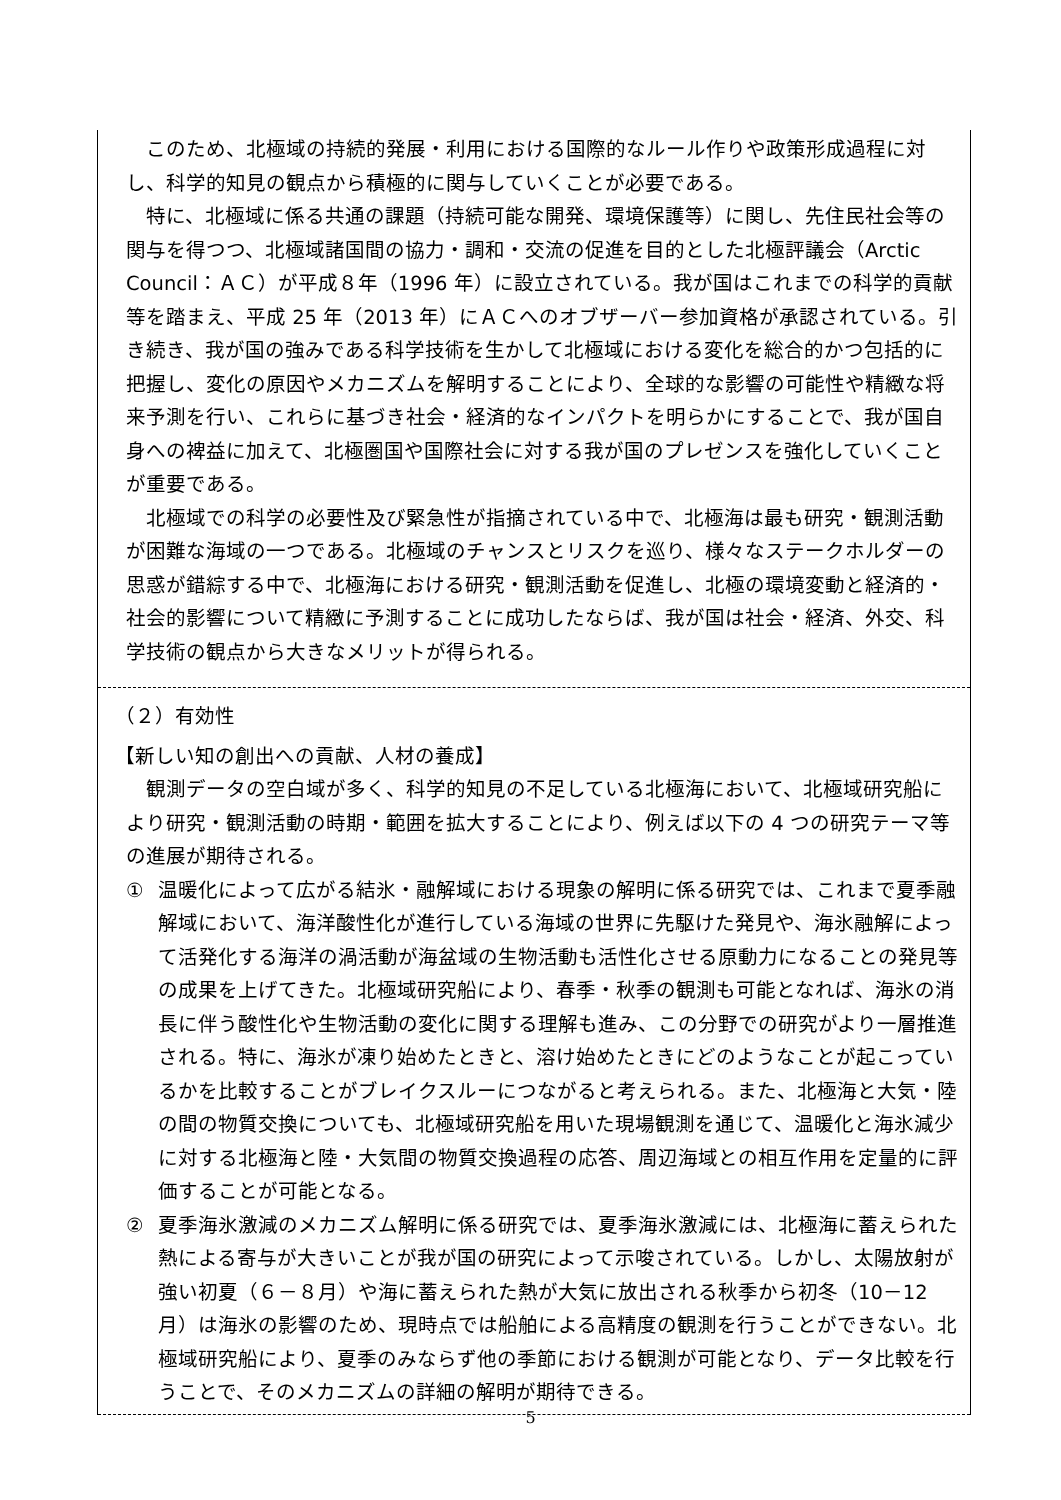このため、北極域の持続的発展・利用における国際的なルール作りや政策形成過程に対し、科学的知見の観点から積極的に関与していくことが必要である。
特に、北極域に係る共通の課題（持続可能な開発、環境保護等）に関し、先住民社会等の関与を得つつ、北極域諸国間の協力・調和・交流の促進を目的とした北極評議会（Arctic Council：ＡＣ）が平成８年（1996 年）に設立されている。我が国はこれまでの科学的貢献等を踏まえ、平成 25 年（2013 年）にＡＣへのオブザーバー参加資格が承認されている。引き続き、我が国の強みである科学技術を生かして北極域における変化を総合的かつ包括的に把握し、変化の原因やメカニズムを解明することにより、全球的な影響の可能性や精緻な将来予測を行い、これらに基づき社会・経済的なインパクトを明らかにすることで、我が国自身への裨益に加えて、北極圏国や国際社会に対する我が国のプレゼンスを強化していくことが重要である。
北極域での科学の必要性及び緊急性が指摘されている中で、北極海は最も研究・観測活動が困難な海域の一つである。北極域のチャンスとリスクを巡り、様々なステークホルダーの思惑が錯綜する中で、北極海における研究・観測活動を促進し、北極の環境変動と経済的・社会的影響について精緻に予測することに成功したならば、我が国は社会・経済、外交、科学技術の観点から大きなメリットが得られる。
（２）有効性
【新しい知の創出への貢献、人材の養成】
観測データの空白域が多く、科学的知見の不足している北極海において、北極域研究船により研究・観測活動の時期・範囲を拡大することにより、例えば以下の 4 つの研究テーマ等の進展が期待される。
① 温暖化によって広がる結氷・融解域における現象の解明に係る研究では、これまで夏季融解域において、海洋酸性化が進行している海域の世界に先駆けた発見や、海氷融解によって活発化する海洋の渦活動が海盆域の生物活動も活性化させる原動力になることの発見等の成果を上げてきた。北極域研究船により、春季・秋季の観測も可能となれば、海氷の消長に伴う酸性化や生物活動の変化に関する理解も進み、この分野での研究がより一層推進される。特に、海氷が凍り始めたときと、溶け始めたときにどのようなことが起こっているかを比較することがブレイクスルーにつながると考えられる。また、北極海と大気・陸の間の物質交換についても、北極域研究船を用いた現場観測を通じて、温暖化と海氷減少に対する北極海と陸・大気間の物質交換過程の応答、周辺海域との相互作用を定量的に評価することが可能となる。
② 夏季海氷激減のメカニズム解明に係る研究では、夏季海氷激減には、北極海に蓄えられた熱による寄与が大きいことが我が国の研究によって示唆されている。しかし、太陽放射が強い初夏（６－８月）や海に蓄えられた熱が大気に放出される秋季から初冬（10－12 月）は海氷の影響のため、現時点では船舶による高精度の観測を行うことができない。北極域研究船により、夏季のみならず他の季節における観測が可能となり、データ比較を行うことで、そのメカニズムの詳細の解明が期待できる。
5